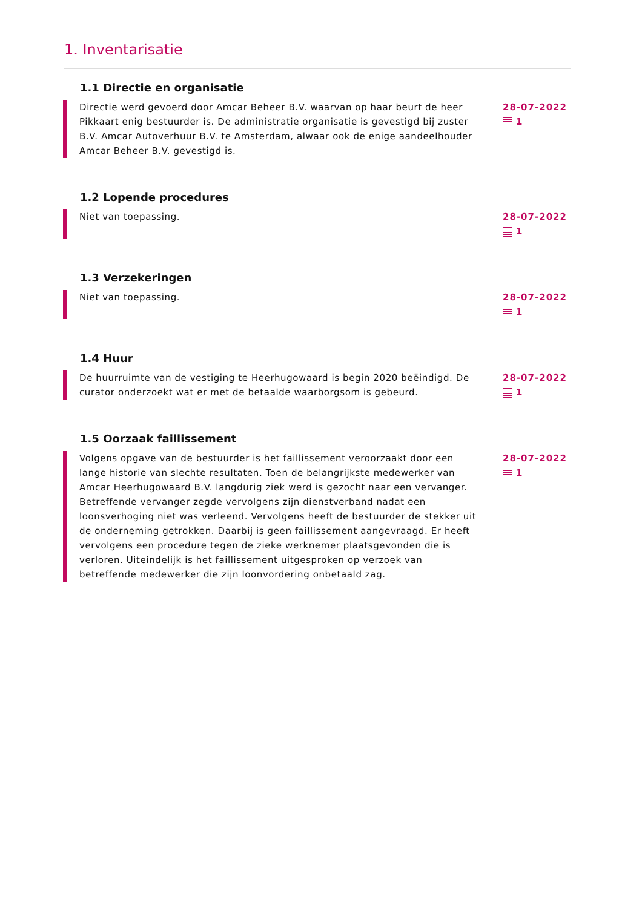1. Inventarisatie
1.1 Directie en organisatie
Directie werd gevoerd door Amcar Beheer B.V. waarvan op haar beurt de heer Pikkaart enig bestuurder is. De administratie organisatie is gevestigd bij zuster B.V. Amcar Autoverhuur B.V. te Amsterdam, alwaar ook de enige aandeelhouder Amcar Beheer B.V. gevestigd is.
28-07-2022
1
1.2 Lopende procedures
Niet van toepassing. 28-07-2022
1
1.3 Verzekeringen
Niet van toepassing. 28-07-2022
1
1.4 Huur
De huurruimte van de vestiging te Heerhugowaard is begin 2020 beëindigd. De curator onderzoekt wat er met de betaalde waarborgsom is gebeurd.
28-07-2022
1
1.5 Oorzaak faillissement
Volgens opgave van de bestuurder is het faillissement veroorzaakt door een lange historie van slechte resultaten. Toen de belangrijkste medewerker van Amcar Heerhugowaard B.V. langdurig ziek werd is gezocht naar een vervanger. Betreffende vervanger zegde vervolgens zijn dienstverband nadat een loonsverhoging niet was verleend. Vervolgens heeft de bestuurder de stekker uit de onderneming getrokken. Daarbij is geen faillissement aangevraagd. Er heeft vervolgens een procedure tegen de zieke werknemer plaatsgevonden die is verloren. Uiteindelijk is het faillissement uitgesproken op verzoek van betreffende medewerker die zijn loonvordering onbetaald zag.
28-07-2022
1